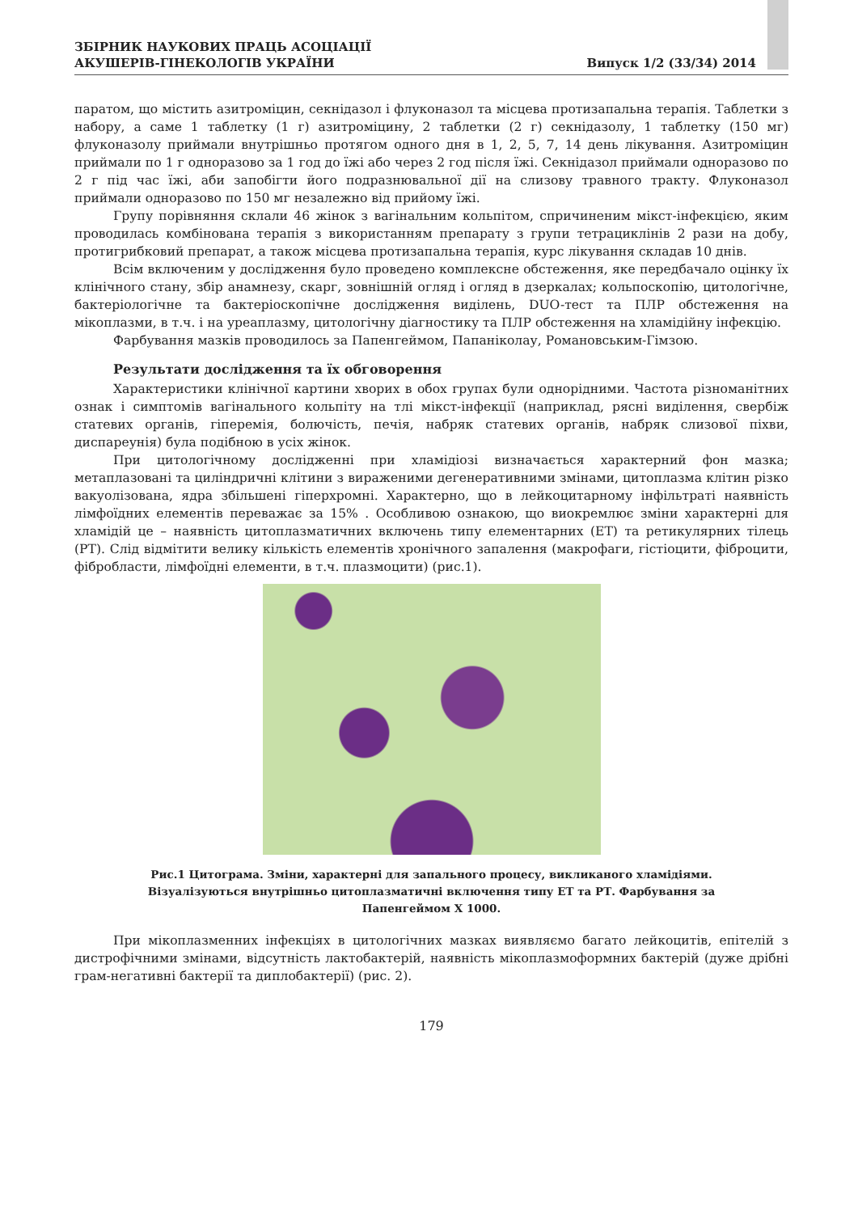ЗБІРНИК НАУКОВИХ ПРАЦЬ АСОЦІАЦІЇ
АКУШЕРІВ-ГІНЕКОЛОГІВ УКРАЇНИ
Випуск 1/2 (33/34) 2014
паратом, що містить азитроміцин, секнідазол і флуконазол та місцева протизапальна терапія. Таблетки з набору, а саме 1 таблетку (1 г) азитроміцину, 2 таблетки (2 г) секнідазолу, 1 таблетку (150 мг) флуконазолу приймали внутрішньо протягом одного дня в 1, 2, 5, 7, 14 день лікування. Азитроміцин приймали по 1 г одноразово за 1 год до їжі або через 2 год після їжі. Секнідазол приймали одноразово по 2 г під час їжі, аби запобігти його подразнювальної дії на слизову травного тракту. Флуконазол приймали одноразово по 150 мг незалежно від прийому їжі.
Групу порівняння склали 46 жінок з вагінальним кольпітом, спричиненим мікст-інфекцією, яким проводилась комбінована терапія з використанням препарату з групи тетрациклінів 2 рази на добу, протигрибковий препарат, а також місцева протизапальна терапія, курс лікування складав 10 днів.
Всім включеним у дослідження було проведено комплексне обстеження, яке передбачало оцінку їх клінічного стану, збір анамнезу, скарг, зовнішній огляд і огляд в дзеркалах; кольпоскопію, цитологічне, бактеріологічне та бактеріоскопічне дослідження виділень, DUO-тест та ПЛР обстеження на мікоплазми, в т.ч. і на уреаплазму, цитологічну діагностику та ПЛР обстеження на хламідійну інфекцію.
Фарбування мазків проводилось за Папенгеймом, Папаніколау, Романовським-Гімзою.
Результати дослідження та їх обговорення
Характеристики клінічної картини хворих в обох групах були однорідними. Частота різноманітних ознак і симптомів вагінального кольпіту на тлі мікст-інфекції (наприклад, рясні виділення, свербіж статевих органів, гіперемія, болючість, печія, набряк статевих органів, набряк слизової піхви, диспареунія) була подібною в усіх жінок.
При цитологічному дослідженні при хламідіозі визначається характерний фон мазка; метаплазовані та циліндричні клітини з вираженими дегенеративними змінами, цитоплазма клітин різко вакуолізована, ядра збільшені гіперхромні. Характерно, що в лейкоцитарному інфільтраті наявність лімфоїдних елементів переважає за 15% . Особливою ознакою, що виокремлює зміни характерні для хламідій це – наявність цитоплазматичних включень типу елементарних (ЕТ) та ретикулярних тілець (РТ). Слід відмітити велику кількість елементів хронічного запалення (макрофаги, гістіоцити, фіброцити, фібробласти, лімфоїдні елементи, в т.ч. плазмоцити) (рис.1).
Рис.1 Цитограма. Зміни, характерні для запального процесу, викликаного хламідіями.
Візуалізуються внутрішньо цитоплазматичні включення типу ЕТ та РТ. Фарбування за
Папенгеймом Х 1000.
При мікоплазменних інфекціях в цитологічних мазках виявляємо багато лейкоцитів, епітелій з дистрофічними змінами, відсутність лактобактерій, наявність мікоплазмоформних бактерій (дуже дрібні грам-негативні бактерії та диплобактерії) (рис. 2).
179